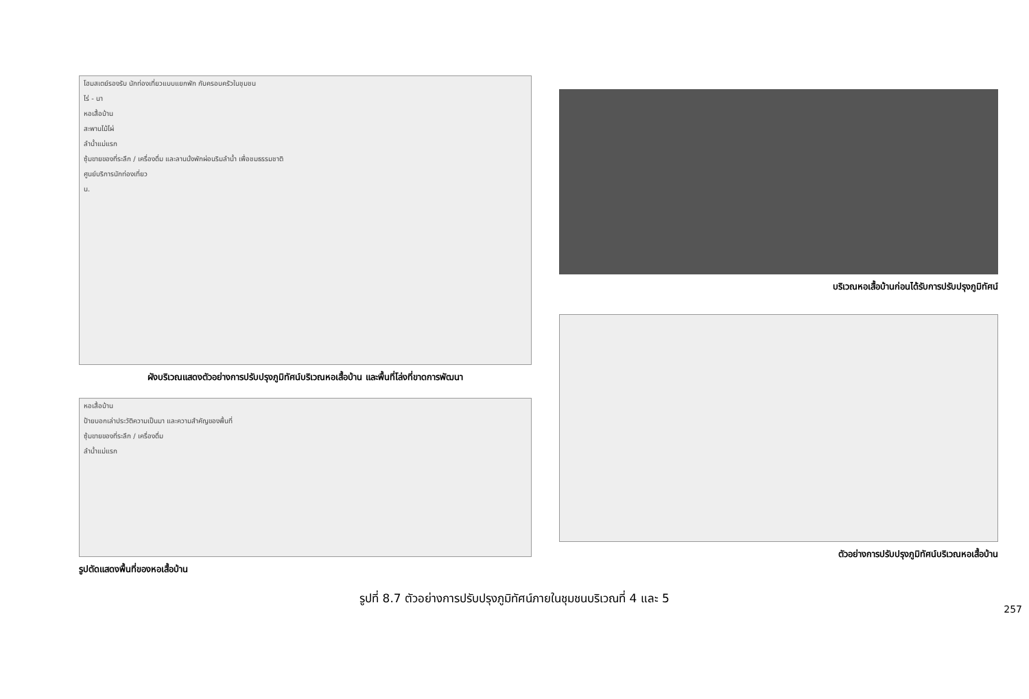โฮมสเตย์รองรับ นักท่องเที่ยวแบบแยกพัก กับครอบครัวในชุมชน
ไร่ - นา
หอเสื้อบ้าน
สะพานไม้ไผ่
ลำน้ำแม่แรก
ซุ้มขายของที่ระลึก / เครื่องดื่ม และลานนั่งพักผ่อนริมลำน้ำ เพื่อชมธรรมชาติ
ศูนย์บริการนักท่องเที่ยว
น.
ผังบริเวณแสดงตัวอย่างการปรับปรุงภูมิทัศน์บริเวณหอเสื้อบ้าน และพื้นที่โล่งที่ขาดการพัฒนา
หอเสื้อบ้าน
ป้ายบอกเล่าประวัติความเป็นมา และความสำคัญของพื้นที่
ซุ้มขายของที่ระลึก / เครื่องดื่ม
ลำน้ำแม่แรก
รูปตัดแสดงพื้นที่ของหอเสื้อบ้าน
บริเวณหอเสื้อบ้านก่อนได้รับการปรับปรุงภูมิทัศน์
ตัวอย่างการปรับปรุงภูมิทัศน์บริเวณหอเสื้อบ้าน
รูปที่ 8.7 ตัวอย่างการปรับปรุงภูมิทัศน์ภายในชุมชนบริเวณที่ 4 และ 5
257